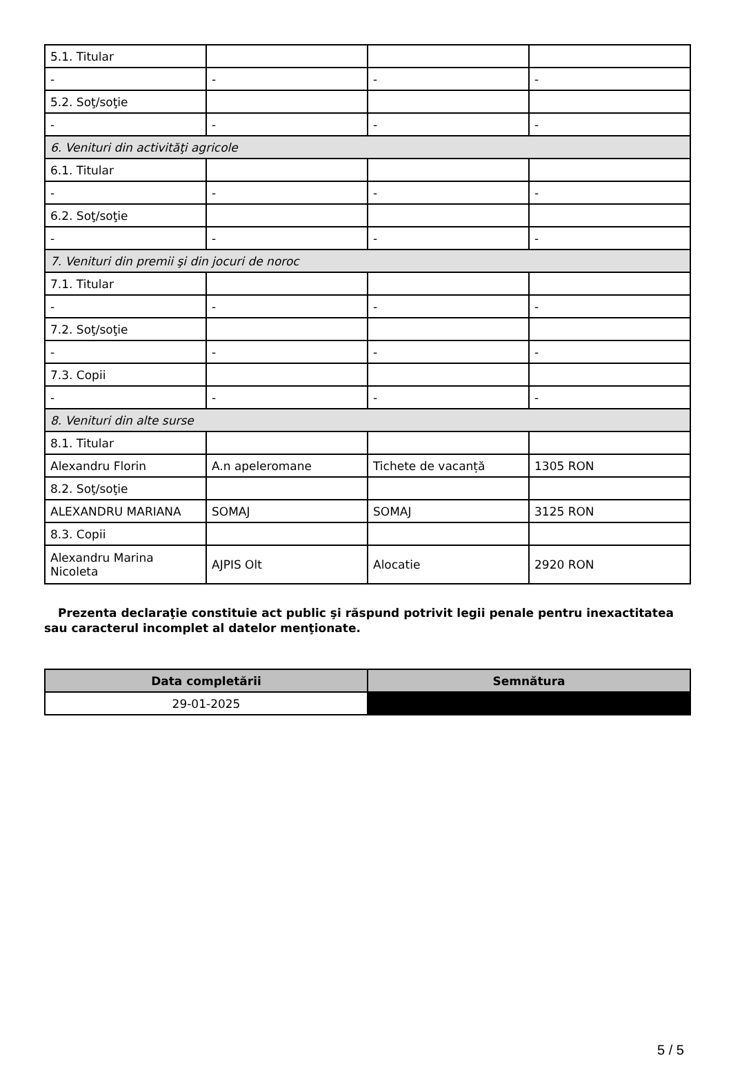| 5.1. Titular | | | |
| - | - | - | - |
| 5.2. Soţ/soţie | | | |
| - | - | - | - |
| 6. Venituri din activităţi agricole | | | |
| 6.1. Titular | | | |
| - | - | - | - |
| 6.2. Soţ/soţie | | | |
| - | - | - | - |
| 7. Venituri din premii şi din jocuri de noroc | | | |
| 7.1. Titular | | | |
| - | - | - | - |
| 7.2. Soţ/soţie | | | |
| - | - | - | - |
| 7.3. Copii | | | |
| - | - | - | - |
| 8. Venituri din alte surse | | | |
| 8.1. Titular | | | |
| Alexandru Florin | A.n apeleromane | Tichete de vacanță | 1305 RON |
| 8.2. Soţ/soţie | | | |
| ALEXANDRU MARIANA | SOMAJ | SOMAJ | 3125 RON |
| 8.3. Copii | | | |
| Alexandru Marina Nicoleta | AJPIS Olt | Alocatie | 2920 RON |
Prezenta declaraţie constituie act public şi răspund potrivit legii penale pentru inexactitatea sau caracterul incomplet al datelor menţionate.
| Data completării | Semnătura |
| --- | --- |
| 29-01-2025 | |
5 / 5